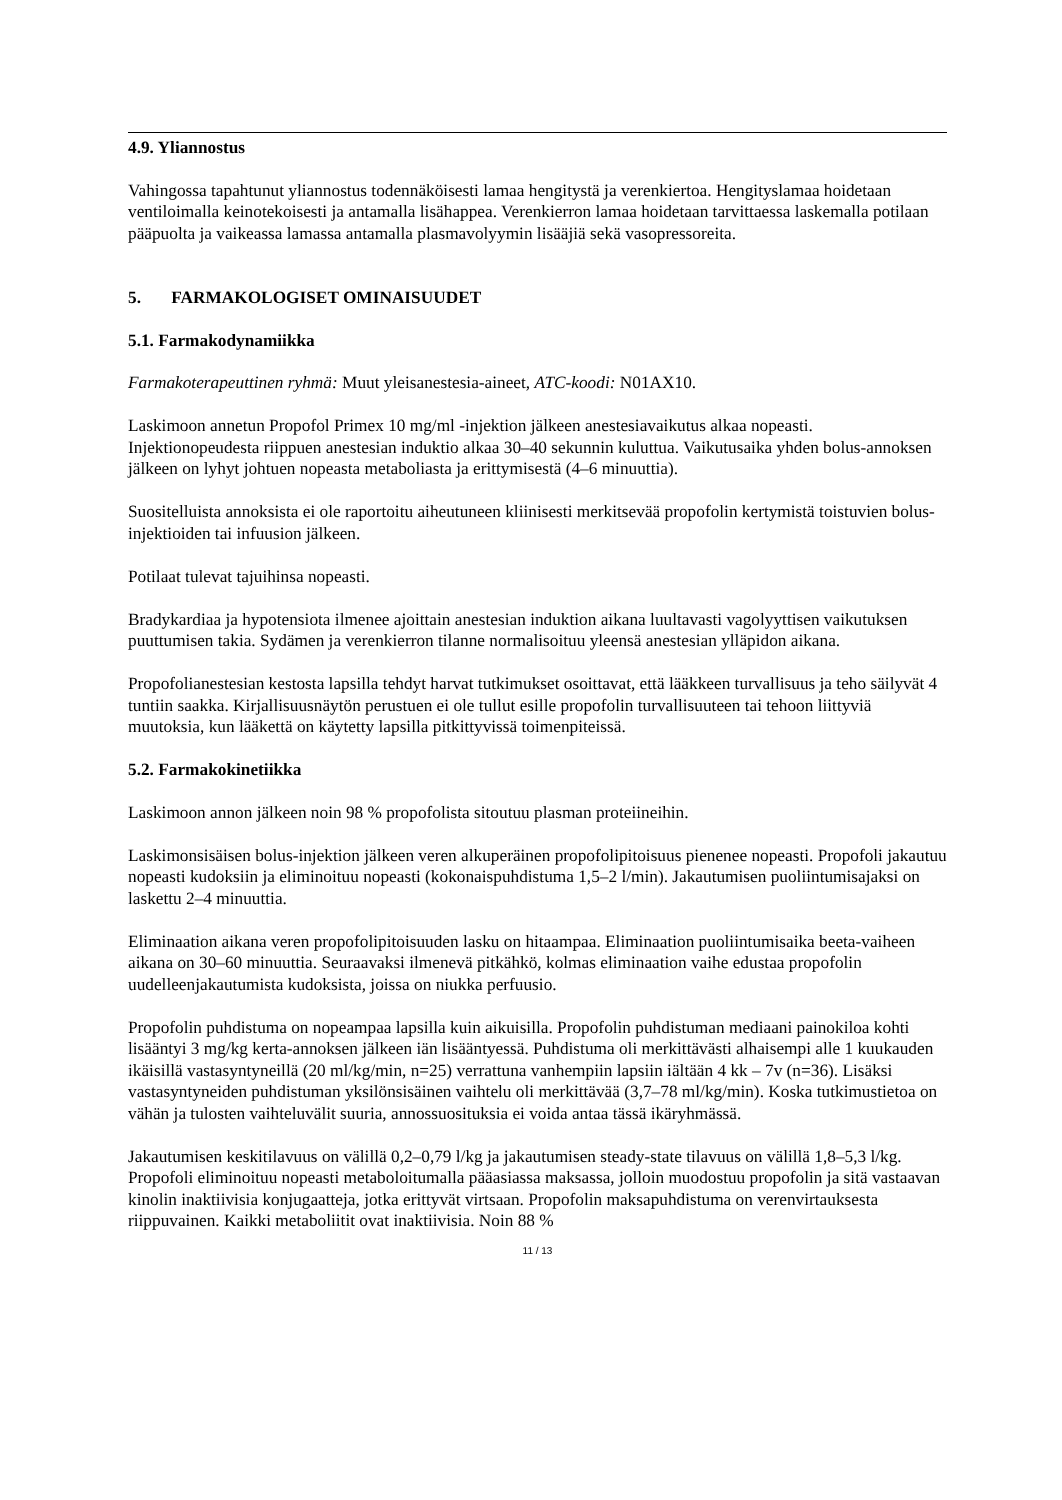4.9. Yliannostus
Vahingossa tapahtunut yliannostus todennäköisesti lamaa hengitystä ja verenkiertoa. Hengityslamaa hoidetaan ventiloimalla keinotekoisesti ja antamalla lisähappea. Verenkierron lamaa hoidetaan tarvittaessa laskemalla potilaan pääpuolta ja vaikeassa lamassa antamalla plasmavolyymin lisääjiä sekä vasopressoreita.
5. FARMAKOLOGISET OMINAISUUDET
5.1. Farmakodynamiikka
Farmakoterapeuttinen ryhmä: Muut yleisanestesia-aineet, ATC-koodi: N01AX10.
Laskimoon annetun Propofol Primex 10 mg/ml -injektion jälkeen anestesiavaikutus alkaa nopeasti. Injektionopeudesta riippuen anestesian induktio alkaa 30–40 sekunnin kuluttua. Vaikutusaika yhden bolus-annoksen jälkeen on lyhyt johtuen nopeasta metaboliasta ja erittymisestä (4–6 minuuttia).
Suositelluista annoksista ei ole raportoitu aiheutuneen kliinisesti merkitsevää propofolin kertymistä toistuvien bolus-injektioiden tai infuusion jälkeen.
Potilaat tulevat tajuihinsa nopeasti.
Bradykardiaa ja hypotensiota ilmenee ajoittain anestesian induktion aikana luultavasti vagolyyttisen vaikutuksen puuttumisen takia. Sydämen ja verenkierron tilanne normalisoituu yleensä anestesian ylläpidon aikana.
Propofolianestesian kestosta lapsilla tehdyt harvat tutkimukset osoittavat, että lääkkeen turvallisuus ja teho säilyvät 4 tuntiin saakka. Kirjallisuusnäytön perustuen ei ole tullut esille propofolin turvallisuuteen tai tehoon liittyviä muutoksia, kun lääkettä on käytetty lapsilla pitkittyvissä toimenpiteissä.
5.2. Farmakokinetiikka
Laskimoon annon jälkeen noin 98 % propofolista sitoutuu plasman proteiineihin.
Laskimonsisäisen bolus-injektion jälkeen veren alkuperäinen propofolipitoisuus pienenee nopeasti. Propofoli jakautuu nopeasti kudoksiin ja eliminoituu nopeasti (kokonaispuhdistuma 1,5–2 l/min). Jakautumisen puoliintumisajaksi on laskettu 2–4 minuuttia.
Eliminaation aikana veren propofolipitoisuuden lasku on hitaampaa. Eliminaation puoliintumisaika beeta-vaiheen aikana on 30–60 minuuttia. Seuraavaksi ilmenevä pitkähkö, kolmas eliminaation vaihe edustaa propofolin uudelleenjakautumista kudoksista, joissa on niukka perfuusio.
Propofolin puhdistuma on nopeampaa lapsilla kuin aikuisilla. Propofolin puhdistuman mediaani painokiloa kohti lisääntyi 3 mg/kg kerta-annoksen jälkeen iän lisääntyessä. Puhdistuma oli merkittävästi alhaisempi alle 1 kuukauden ikäisillä vastasyntyneillä (20 ml/kg/min, n=25) verrattuna vanhempiin lapsiin iältään 4 kk – 7v (n=36). Lisäksi vastasyntyneiden puhdistuman yksilönsisäinen vaihtelu oli merkittävää (3,7–78 ml/kg/min). Koska tutkimustietoa on vähän ja tulosten vaihteluvälit suuria, annossuosituksia ei voida antaa tässä ikäryhmässä.
Jakautumisen keskitilavuus on välillä 0,2–0,79 l/kg ja jakautumisen steady-state tilavuus on välillä 1,8–5,3 l/kg. Propofoli eliminoituu nopeasti metaboloitumalla pääasiassa maksassa, jolloin muodostuu propofolin ja sitä vastaavan kinolin inaktiivisia konjugaatteja, jotka erittyvät virtsaan. Propofolin maksapuhdistuma on verenvirtauksesta riippuvainen. Kaikki metaboliitit ovat inaktiivisia. Noin 88 %
11 / 13